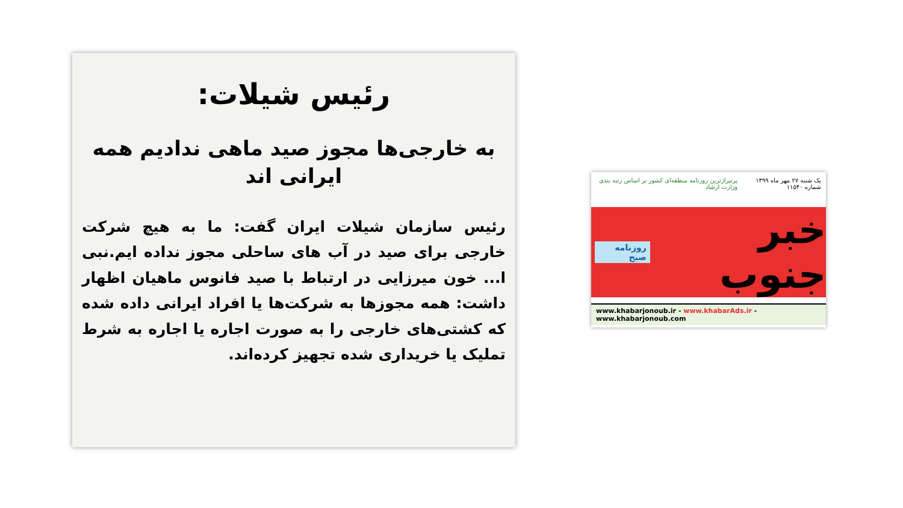رئیس شیلات:
به خارجی‌ها مجوز صید ماهی ندادیم همه ایرانی اند
رئیس سازمان شیلات ایران گفت: ما به هیچ شرکت خارجی برای صید در آب های ساحلی مجوز نداده ایم.نبی ا... خون میرزایی در ارتباط با صید فانوس ماهیان اظهار داشت: همه مجوزها به شرکت‌ها یا افراد ایرانی داده شده که کشتی‌های خارجی را به صورت اجاره یا اجاره به شرط تملیک یا خریداری شده تجهیز کرده‌اند.
یک شنبه ۲۷ مهر ماه ۱۳۹۹ شماره ۱۱۵۴۰ پرتیراژترین روزنامه منطقه‌ای کشور بر اساس رتبه بندی وزارت ارشاد
خبر جنوب روزنامه صبح
www.khabarjonoub.ir - www.khabarAds.ir - www.khabarjonoub.com